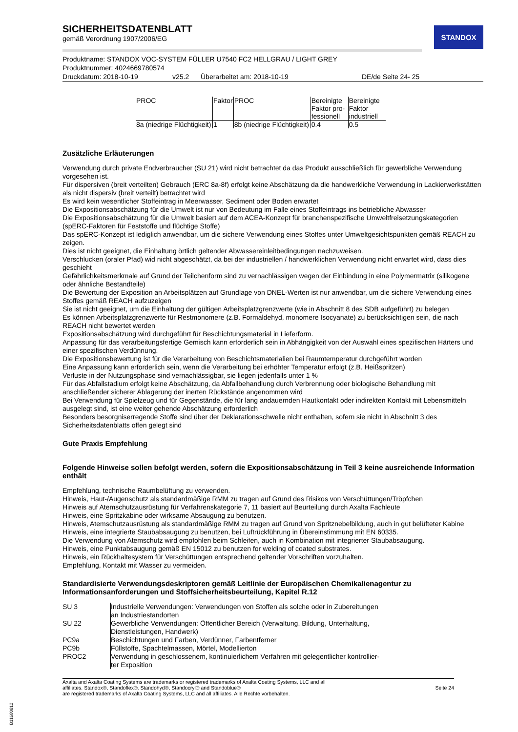STANDOX
SICHERHEITSDATENBLATT
gemäß Verordnung 1907/2006/EG
Produktname: STANDOX VOC-SYSTEM FÜLLER U7540 FC2 HELLGRAU / LIGHT GREY
Produktnummer: 4024669780574
Druckdatum: 2018-10-19 v25.2 Überarbeitet am: 2018-10-19 DE/de Seite 24- 25
| PROC | Faktor | PROC | Bereinigte Faktor pro-fessionell | Bereinigte Faktor industriell |
| --- | --- | --- | --- | --- |
| 8a (niedrige Flüchtigkeit) | 1 | 8b (niedrige Flüchtigkeit) | 0.4 | 0.5 |
Zusätzliche Erläuterungen
Verwendung durch private Endverbraucher (SU 21) wird nicht betrachtet da das Produkt ausschließlich für gewerbliche Verwendung vorgesehen ist.
Für dispersiven (breit verteilten) Gebrauch (ERC 8a-8f) erfolgt keine Abschätzung da die handwerkliche Verwendung in Lackierwerkstätten als nicht dispersiv (breit verteilt) betrachtet wird
Es wird kein wesentlicher Stoffeintrag in Meerwasser, Sediment oder Boden erwartet
Die Expositionsabschätzung für die Umwelt ist nur von Bedeutung im Falle eines Stoffeintrags ins betriebliche Abwasser
Die Expositionsabschätzung für die Umwelt basiert auf dem ACEA-Konzept für branchenspezifische Umweltfreisetzungskategorien (spERC-Faktoren für Feststoffe und flüchtige Stoffe)
Das spERC-Konzept ist lediglich anwendbar, um die sichere Verwendung eines Stoffes unter Umweltgesichtspunkten gemäß REACH zu zeigen.
Dies ist nicht geeignet, die Einhaltung örtlich geltender Abwassereinleitbedingungen nachzuweisen.
Verschlucken (oraler Pfad) wid nicht abgeschätzt, da bei der industriellen / handwerklichen Verwendung nicht erwartet wird, dass dies geschieht
Gefährlichkeitsmerkmale auf Grund der Teilchenform sind zu vernachlässigen wegen der Einbindung in eine Polymermatrix (silikogene oder ähnliche Bestandteile)
Die Bewertung der Exposition an Arbeitsplätzen auf Grundlage von DNEL-Werten ist nur anwendbar, um die sichere Verwendung eines Stoffes gemäß REACH aufzuzeigen
Sie ist nicht geeignet, um die Einhaltung der gültigen Arbeitsplatzgrenzwerte (wie in Abschnitt 8 des SDB aufgeführt) zu belegen
Es können Arbeitsplatzgrenzwerte für Restmonomere (z.B. Formaldehyd, monomere Isocyanate) zu berücksichtigen sein, die nach REACH nicht bewertet werden
Expositionsabschätzung wird durchgeführt für Beschichtungsmaterial in Lieferform.
Anpassung für das verarbeitungsfertige Gemisch kann erforderlich sein in Abhängigkeit von der Auswahl eines spezifischen Härters und einer spezifischen Verdünnung.
Die Expositionsbewertung ist für die Verarbeitung von Beschichtsmaterialien bei Raumtemperatur durchgeführt worden
Eine Anpassung kann erforderlich sein, wenn die Verarbeitung bei erhöhter Temperatur erfolgt (z.B. Heißspritzen)
Verluste in der Nutzungsphase sind vernachlässigbar, sie liegen jedenfalls unter 1 %
Für das Abfallstadium erfolgt keine Abschätzung, da Abfallbehandlung durch Verbrennung oder biologische Behandlung mit anschließender sicherer Ablagerung der inerten Rückstände angenommen wird
Bei Verwendung für Spielzeug und für Gegenstände, die für lang andauernden Hautkontakt oder indirekten Kontakt mit Lebensmitteln ausgelegt sind, ist eine weiter gehende Abschätzung erforderlich
Besonders besorgniserregende Stoffe sind über der Deklarationsschwelle nicht enthalten, sofern sie nicht in Abschnitt 3 des Sicherheitsdatenblatts offen gelegt sind
Gute Praxis Empfehlung
Folgende Hinweise sollen befolgt werden, sofern die Expositionsabschätzung in Teil 3 keine ausreichende Information enthält
Empfehlung, technische Raumbelüftung zu verwenden.
Hinweis, Haut-/Augenschutz als standardmäßige RMM zu tragen auf Grund des Risikos von Verschüttungen/Tröpfchen
Hinweis auf Atemschutzausrüstung für Verfahrenskategorie 7, 11 basiert auf Beurteilung durch Axalta Fachleute
Hinweis, eine Spritzkabine oder wirksame Absaugung zu benutzen.
Hinweis, Atemschutzausrüstung als standardmäßige RMM zu tragen auf Grund von Spritznebelbildung, auch in gut belüfteter Kabine
Hinweis, eine integrierte Staubabsaugung zu benutzen, bei Luftrückführung in Übereinstimmung mit EN 60335.
Die Verwendung von Atemschutz wird empfohlen beim Schleifen, auch in Kombination mit integrierter Staubabsaugung.
Hinweis, eine Punktabsaugung gemäß EN 15012 zu benutzen for welding of coated substrates.
Hinweis, ein Rückhaltesystem für Verschüttungen entsprechend geltender Vorschriften vorzuhalten.
Empfehlung, Kontakt mit Wasser zu vermeiden.
Standardisierte Verwendungsdeskriptoren gemäß Leitlinie der Europäischen Chemikalienagentur zu Informationsanforderungen und Stoffsicherheitsbeurteilung, Kapitel R.12
| SU 3 | Industrielle Verwendungen: Verwendungen von Stoffen als solche oder in Zubereitungen an Industriestandorten |
| SU 22 | Gewerbliche Verwendungen: Öffentlicher Bereich (Verwaltung, Bildung, Unterhaltung, Dienstleistungen, Handwerk) |
| PC9a | Beschichtungen und Farben, Verdünner, Farbentferner |
| PC9b | Füllstoffe, Spachtelmassen, Mörtel, Modellierton |
| PROC2 | Verwendung in geschlossenem, kontinuierlichem Verfahren mit gelegentlicher kontrollier-ter Exposition |
Axalta and Axalta Coating Systems are trademarks or registered trademarks of Axalta Coating Systems, LLC and all
affiliates. Standox®, Standoflex®, Standohyd®, Standocryl® and Standoblue®
are registered trademarks of Axalta Coating Systems, LLC and all affiliates. Alle Rechte vorbehalten.
Seite 24
B11680812